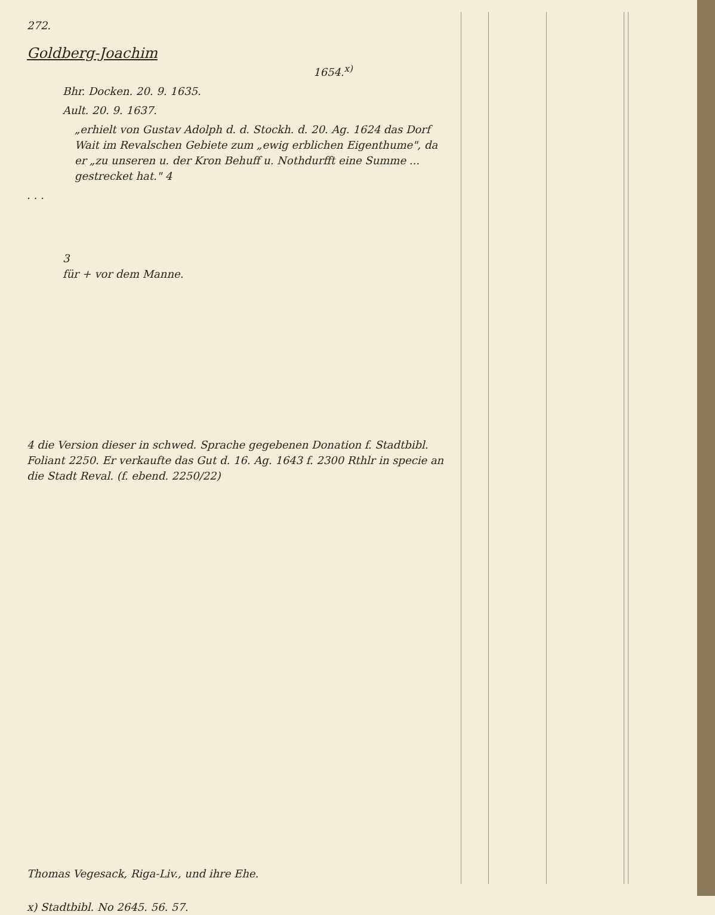272.
Goldberg-Joachim 1654.<sup>x)</sup>
Bhr. Docken. 20. 9. 1635.
Ault. 20. 9. 1637.
„erhielt von Gustav Adolph d. d. Stockh. d. 20. Ag. 1624 das Dorf Wait im Revalschen Gebiete zum „ewig erblichen Eigenthume", da er „zu unseren u. der Kron Behuff u. Nothdurfft eine Summe ... gestrecket hat." 4
. . .
3
für + vor dem Manne.
4 die Version dieser in schwed. Sprache gegebenen Donation f. Stadtbibl. Foliant 2250. Er verkaufte das Gut d. 16. Ag. 1643 f. 2300 Rthlr in specie an die Stadt Reval. (f. ebend. 2250/22)
Thomas Vegesack, Riga-Liv., und ihre Ehe.
x) Stadtbibl. No 2645. 56. 57.